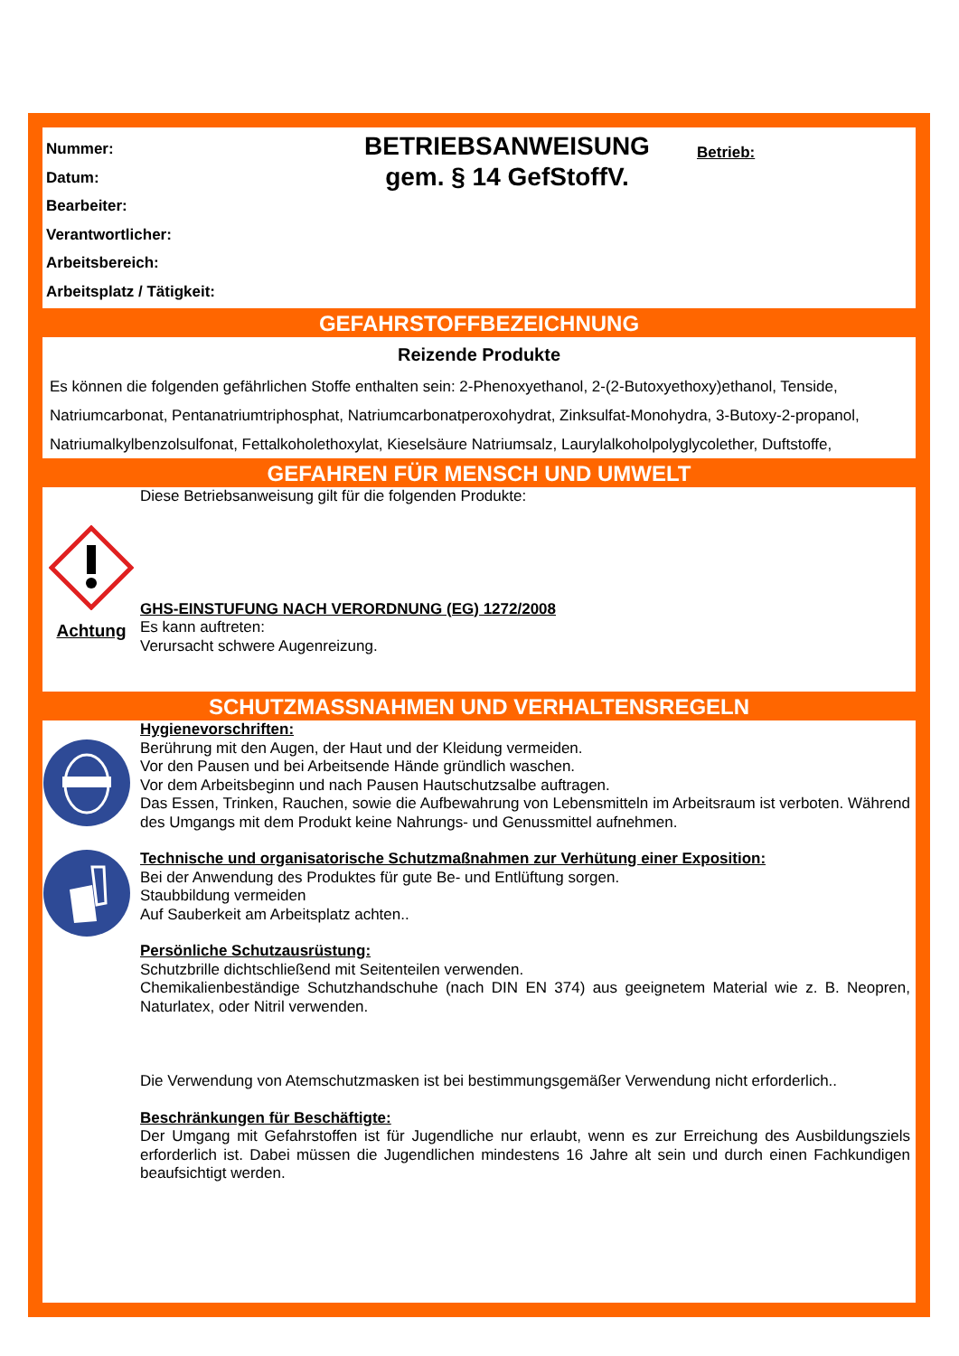Nummer:
Datum:
Bearbeiter:
Verantwortlicher:
Arbeitsbereich:
Arbeitsplatz / Tätigkeit:
BETRIEBSANWEISUNG
gem. § 14 GefStoffV.
Betrieb:
GEFAHRSTOFFBEZEICHNUNG
Reizende Produkte
Es können die folgenden gefährlichen Stoffe enthalten sein: 2-Phenoxyethanol, 2-(2-Butoxyethoxy)ethanol, Tenside, Natriumcarbonat, Pentanatriumtriphosphat, Natriumcarbonatperoxohydrat, Zinksulfat-Monohydra, 3-Butoxy-2-propanol, Natriumalkylbenzolsulfonat, Fettalkoholethoxylat, Kieselsäure Natriumsalz, Laurylalkoholpolyglycolether, Duftstoffe,
GEFAHREN FÜR MENSCH UND UMWELT
Achtung
Diese Betriebsanweisung gilt für die folgenden Produkte:
GHS-EINSTUFUNG NACH VERORDNUNG (EG) 1272/2008
Es kann auftreten:
Verursacht schwere Augenreizung.
SCHUTZMASSNAHMEN UND VERHALTENSREGELN
Hygienevorschriften:
Berührung mit den Augen, der Haut und der Kleidung vermeiden.
Vor den Pausen und bei Arbeitsende Hände gründlich waschen.
Vor dem Arbeitsbeginn und nach Pausen Hautschutzsalbe auftragen.
Das Essen, Trinken, Rauchen, sowie die Aufbewahrung von Lebensmitteln im Arbeitsraum ist verboten. Während des Umgangs mit dem Produkt keine Nahrungs- und Genussmittel aufnehmen.
Technische und organisatorische Schutzmaßnahmen zur Verhütung einer Exposition:
Bei der Anwendung des Produktes für gute Be- und Entlüftung sorgen.
Staubbildung vermeiden
Auf Sauberkeit am Arbeitsplatz achten..
Persönliche Schutzausrüstung:
Schutzbrille dichtschließend mit Seitenteilen verwenden.
Chemikalienbeständige Schutzhandschuhe (nach DIN EN 374) aus geeignetem Material wie z. B. Neopren, Naturlatex, oder Nitril verwenden.
Die Verwendung von Atemschutzmasken ist bei bestimmungsgemäßer Verwendung nicht erforderlich..
Beschränkungen für Beschäftigte:
Der Umgang mit Gefahrstoffen ist für Jugendliche nur erlaubt, wenn es zur Erreichung des Ausbildungsziels erforderlich ist. Dabei müssen die Jugendlichen mindestens 16 Jahre alt sein und durch einen Fachkundigen beaufsichtigt werden.